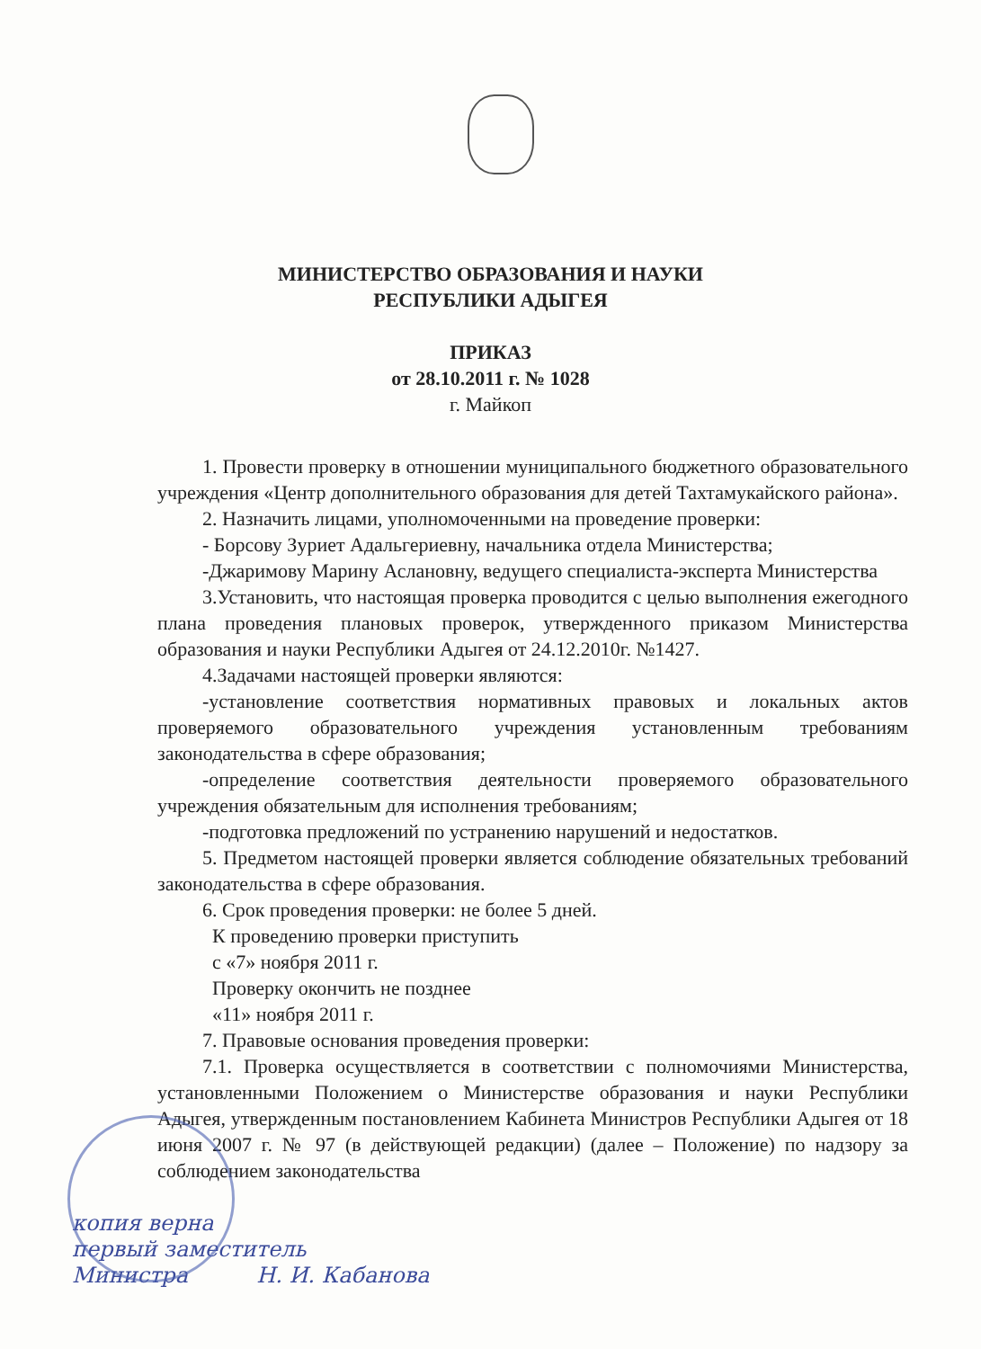МИНИСТЕРСТВО ОБРАЗОВАНИЯ И НАУКИ
РЕСПУБЛИКИ АДЫГЕЯ
ПРИКАЗ
от 28.10.2011 г. № 1028
г. Майкоп
1. Провести проверку в отношении муниципального бюджетного образовательного учреждения «Центр дополнительного образования для детей Тахтамукайского района».
2. Назначить лицами, уполномоченными на проведение проверки:
- Борсову Зуриет Адальгериевну, начальника отдела Министерства;
-Джаримову Марину Аслановну, ведущего специалиста-эксперта Министерства
3.Установить, что настоящая проверка проводится с целью выполнения ежегодного плана проведения плановых проверок, утвержденного приказом Министерства образования и науки Республики Адыгея от 24.12.2010г. №1427.
4.Задачами настоящей проверки являются:
-установление соответствия нормативных правовых и локальных актов проверяемого образовательного учреждения установленным требованиям законодательства в сфере образования;
-определение соответствия деятельности проверяемого образовательного учреждения обязательным для исполнения требованиям;
-подготовка предложений по устранению нарушений и недостатков.
5. Предметом настоящей проверки является соблюдение обязательных требований законодательства в сфере образования.
6. Срок проведения проверки: не более 5 дней.
К проведению проверки приступить
с «7» ноября 2011 г.
Проверку окончить не позднее
«11» ноября 2011 г.
7. Правовые основания проведения проверки:
7.1. Проверка осуществляется в соответствии с полномочиями Министерства, установленными Положением о Министерстве образования и науки Республики Адыгея, утвержденным постановлением Кабинета Министров Республики Адыгея от 18 июня 2007 г. № 97 (в действующей редакции) (далее – Положение) по надзору за соблюдением законодательства
копия верна
первый заместитель
Министра Н. И. Кабанова